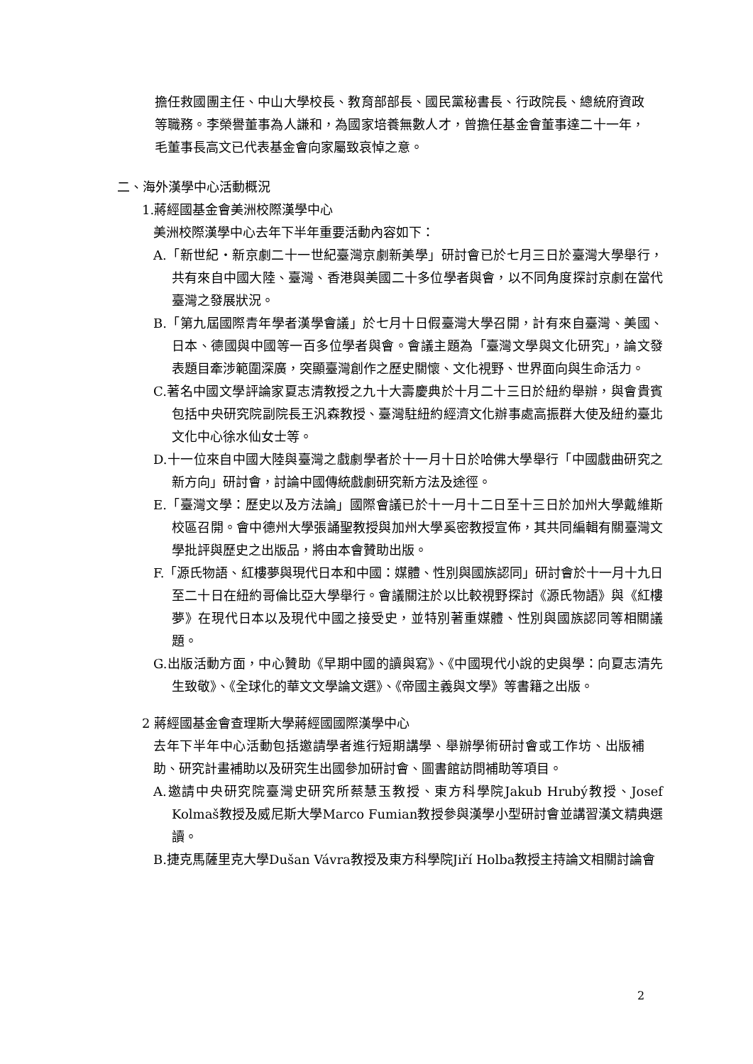擔任救國團主任、中山大學校長、教育部部長、國民黨秘書長、行政院長、總統府資政等職務。李榮譽董事為人謙和，為國家培養無數人才，曾擔任基金會董事達二十一年，毛董事長高文已代表基金會向家屬致哀悼之意。
二、海外漢學中心活動概況
1.蔣經國基金會美洲校際漢學中心
美洲校際漢學中心去年下半年重要活動內容如下：
A.「新世紀‧新京劇二十一世紀臺灣京劇新美學」研討會已於七月三日於臺灣大學舉行，共有來自中國大陸、臺灣、香港與美國二十多位學者與會，以不同角度探討京劇在當代臺灣之發展狀況。
B.「第九屆國際青年學者漢學會議」於七月十日假臺灣大學召開，計有來自臺灣、美國、日本、德國與中國等一百多位學者與會。會議主題為「臺灣文學與文化研究」，論文發表題目牽涉範圍深廣，突顯臺灣創作之歷史關懷、文化視野、世界面向與生命活力。
C.著名中國文學評論家夏志清教授之九十大壽慶典於十月二十三日於紐約舉辦，與會貴賓包括中央研究院副院長王汎森教授、臺灣駐紐約經濟文化辦事處高振群大使及紐約臺北文化中心徐水仙女士等。
D.十一位來自中國大陸與臺灣之戲劇學者於十一月十日於哈佛大學舉行「中國戲曲研究之新方向」研討會，討論中國傳統戲劇研究新方法及途徑。
E.「臺灣文學：歷史以及方法論」國際會議已於十一月十二日至十三日於加州大學戴維斯校區召開。會中德州大學張誦聖教授與加州大學奚密教授宣佈，其共同編輯有關臺灣文學批評與歷史之出版品，將由本會贊助出版。
F.「源氏物語、紅樓夢與現代日本和中國：媒體、性別與國族認同」研討會於十一月十九日至二十日在紐約哥倫比亞大學舉行。會議關注於以比較視野探討《源氏物語》與《紅樓夢》在現代日本以及現代中國之接受史，並特別著重媒體、性別與國族認同等相關議題。
G.出版活動方面，中心贊助《早期中國的讀與寫》、《中國現代小說的史與學：向夏志清先生致敬》、《全球化的華文文學論文選》、《帝國主義與文學》等書籍之出版。
2 蔣經國基金會查理斯大學蔣經國國際漢學中心
去年下半年中心活動包括邀請學者進行短期講學、舉辦學術研討會或工作坊、出版補助、研究計畫補助以及研究生出國參加研討會、圖書館訪問補助等項目。
A.邀請中央研究院臺灣史研究所蔡慧玉教授、東方科學院Jakub Hrubý教授、Josef Kolmaš教授及威尼斯大學Marco Fumian教授參與漢學小型研討會並講習漢文精典選讀。
B.捷克馬薩里克大學Dušan Vávra教授及東方科學院Jiří Holba教授主持論文相關討論會
2